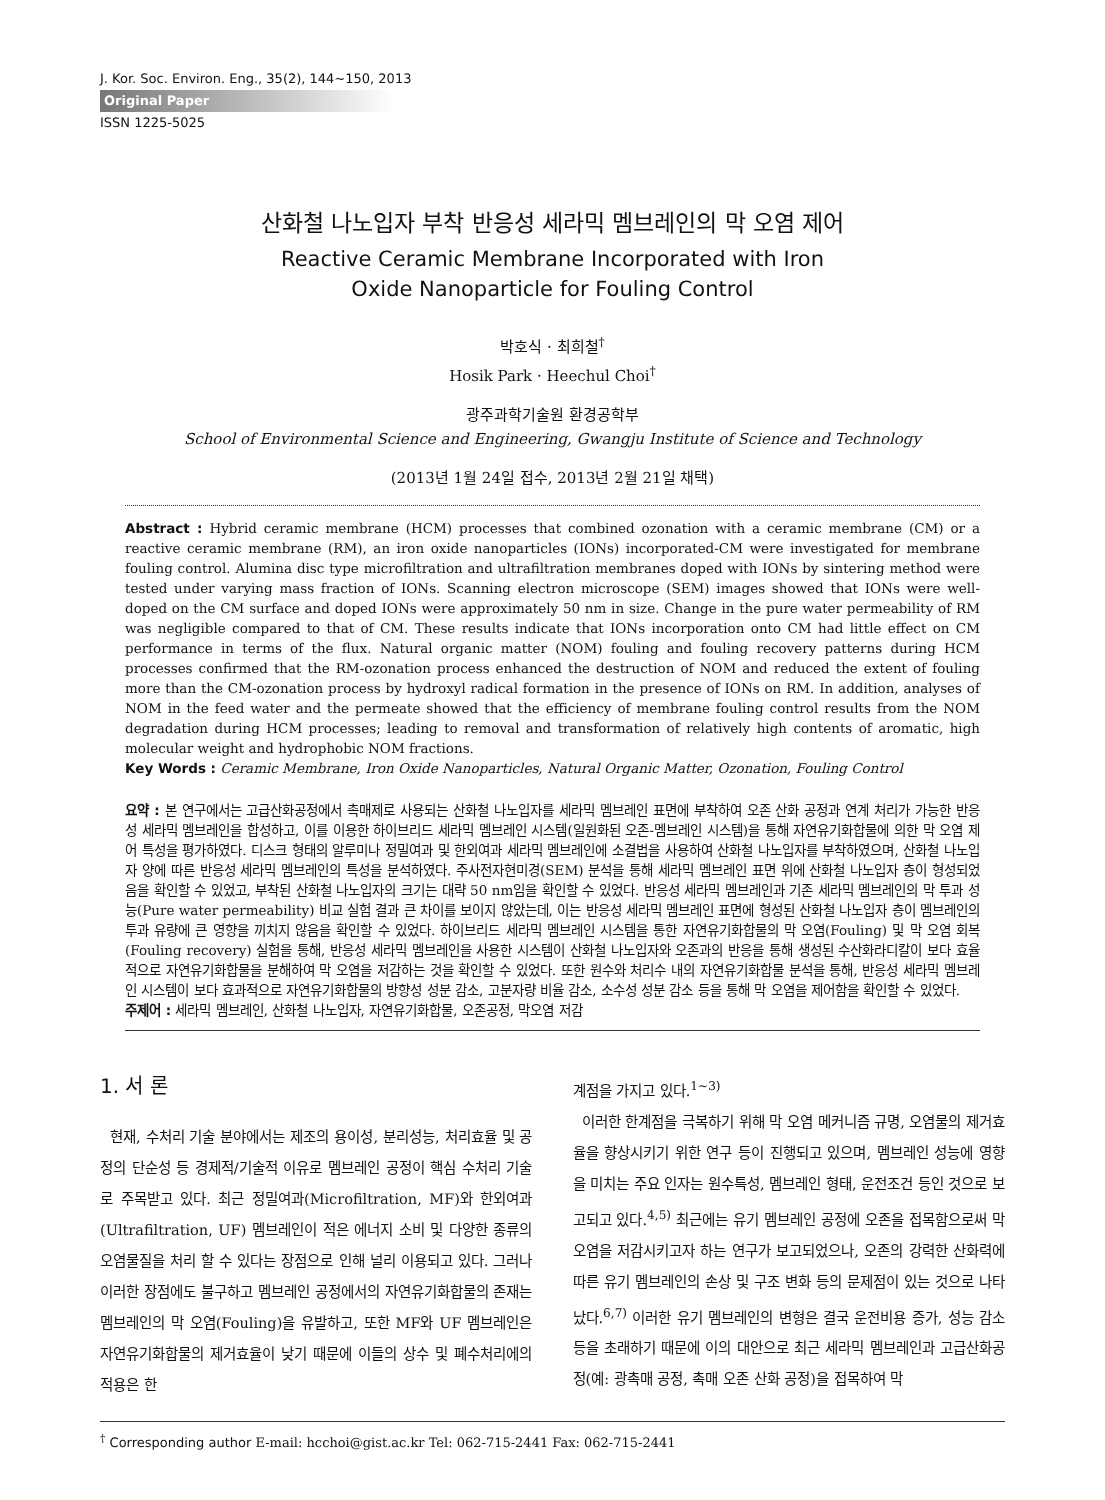J. Kor. Soc. Environ. Eng., 35(2), 144~150, 2013
Original Paper
ISSN 1225-5025
산화철 나노입자 부착 반응성 세라믹 멤브레인의 막 오염 제어
Reactive Ceramic Membrane Incorporated with Iron
Oxide Nanoparticle for Fouling Control
박호식 · 최희철<sup>†</sup>
Hosik Park · Heechul Choi<sup>†</sup>
광주과학기술원 환경공학부
School of Environmental Science and Engineering, Gwangju Institute of Science and Technology
(2013년 1월 24일 접수, 2013년 2월 21일 채택)
Abstract : Hybrid ceramic membrane (HCM) processes that combined ozonation with a ceramic membrane (CM) or a reactive ceramic membrane (RM), an iron oxide nanoparticles (IONs) incorporated-CM were investigated for membrane fouling control. Alumina disc type microfiltration and ultrafiltration membranes doped with IONs by sintering method were tested under varying mass fraction of IONs. Scanning electron microscope (SEM) images showed that IONs were well-doped on the CM surface and doped IONs were approximately 50 nm in size. Change in the pure water permeability of RM was negligible compared to that of CM. These results indicate that IONs incorporation onto CM had little effect on CM performance in terms of the flux. Natural organic matter (NOM) fouling and fouling recovery patterns during HCM processes confirmed that the RM-ozonation process enhanced the destruction of NOM and reduced the extent of fouling more than the CM-ozonation process by hydroxyl radical formation in the presence of IONs on RM. In addition, analyses of NOM in the feed water and the permeate showed that the efficiency of membrane fouling control results from the NOM degradation during HCM processes; leading to removal and transformation of relatively high contents of aromatic, high molecular weight and hydrophobic NOM fractions.
Key Words : Ceramic Membrane, Iron Oxide Nanoparticles, Natural Organic Matter, Ozonation, Fouling Control
요약 : 본 연구에서는 고급산화공정에서 촉매제로 사용되는 산화철 나노입자를 세라믹 멤브레인 표면에 부착하여 오존 산화 공정과 연계 처리가 가능한 반응성 세라믹 멤브레인을 합성하고, 이를 이용한 하이브리드 세라믹 멤브레인 시스템(일원화된 오존-멤브레인 시스템)을 통해 자연유기화합물에 의한 막 오염 제어 특성을 평가하였다. 디스크 형태의 알루미나 정밀여과 및 한외여과 세라믹 멤브레인에 소결법을 사용하여 산화철 나노입자를 부착하였으며, 산화철 나노입자 양에 따른 반응성 세라믹 멤브레인의 특성을 분석하였다. 주사전자현미경(SEM) 분석을 통해 세라믹 멤브레인 표면 위에 산화철 나노입자 층이 형성되었음을 확인할 수 있었고, 부착된 산화철 나노입자의 크기는 대략 50 nm임을 확인할 수 있었다. 반응성 세라믹 멤브레인과 기존 세라믹 멤브레인의 막 투과 성능(Pure water permeability) 비교 실험 결과 큰 차이를 보이지 않았는데, 이는 반응성 세라믹 멤브레인 표면에 형성된 산화철 나노입자 층이 멤브레인의 투과 유량에 큰 영향을 끼치지 않음을 확인할 수 있었다. 하이브리드 세라믹 멤브레인 시스템을 통한 자연유기화합물의 막 오염(Fouling) 및 막 오염 회복(Fouling recovery) 실험을 통해, 반응성 세라믹 멤브레인을 사용한 시스템이 산화철 나노입자와 오존과의 반응을 통해 생성된 수산화라디칼이 보다 효율적으로 자연유기화합물을 분해하여 막 오염을 저감하는 것을 확인할 수 있었다. 또한 원수와 처리수 내의 자연유기화합물 분석을 통해, 반응성 세라믹 멤브레인 시스템이 보다 효과적으로 자연유기화합물의 방향성 성분 감소, 고분자량 비율 감소, 소수성 성분 감소 등을 통해 막 오염을 제어함을 확인할 수 있었다.
주제어 : 세라믹 멤브레인, 산화철 나노입자, 자연유기화합물, 오존공정, 막오염 저감
1. 서 론
현재, 수처리 기술 분야에서는 제조의 용이성, 분리성능, 처리효율 및 공정의 단순성 등 경제적/기술적 이유로 멤브레인 공정이 핵심 수처리 기술로 주목받고 있다. 최근 정밀여과(Microfiltration, MF)와 한외여과(Ultrafiltration, UF) 멤브레인이 적은 에너지 소비 및 다양한 종류의 오염물질을 처리 할 수 있다는 장점으로 인해 널리 이용되고 있다. 그러나 이러한 장점에도 불구하고 멤브레인 공정에서의 자연유기화합물의 존재는 멤브레인의 막 오염(Fouling)을 유발하고, 또한 MF와 UF 멤브레인은 자연유기화합물의 제거효율이 낮기 때문에 이들의 상수 및 폐수처리에의 적용은 한
계점을 가지고 있다.<sup>1~3)</sup>
이러한 한계점을 극복하기 위해 막 오염 메커니즘 규명, 오염물의 제거효율을 향상시키기 위한 연구 등이 진행되고 있으며, 멤브레인 성능에 영향을 미치는 주요 인자는 원수특성, 멤브레인 형태, 운전조건 등인 것으로 보고되고 있다.<sup>4,5)</sup> 최근에는 유기 멤브레인 공정에 오존을 접목함으로써 막 오염을 저감시키고자 하는 연구가 보고되었으나, 오존의 강력한 산화력에 따른 유기 멤브레인의 손상 및 구조 변화 등의 문제점이 있는 것으로 나타났다.<sup>6,7)</sup> 이러한 유기 멤브레인의 변형은 결국 운전비용 증가, 성능 감소 등을 초래하기 때문에 이의 대안으로 최근 세라믹 멤브레인과 고급산화공정(예: 광촉매 공정, 촉매 오존 산화 공정)을 접목하여 막
<sup>†</sup> Corresponding author E-mail: hcchoi@gist.ac.kr Tel: 062-715-2441 Fax: 062-715-2441